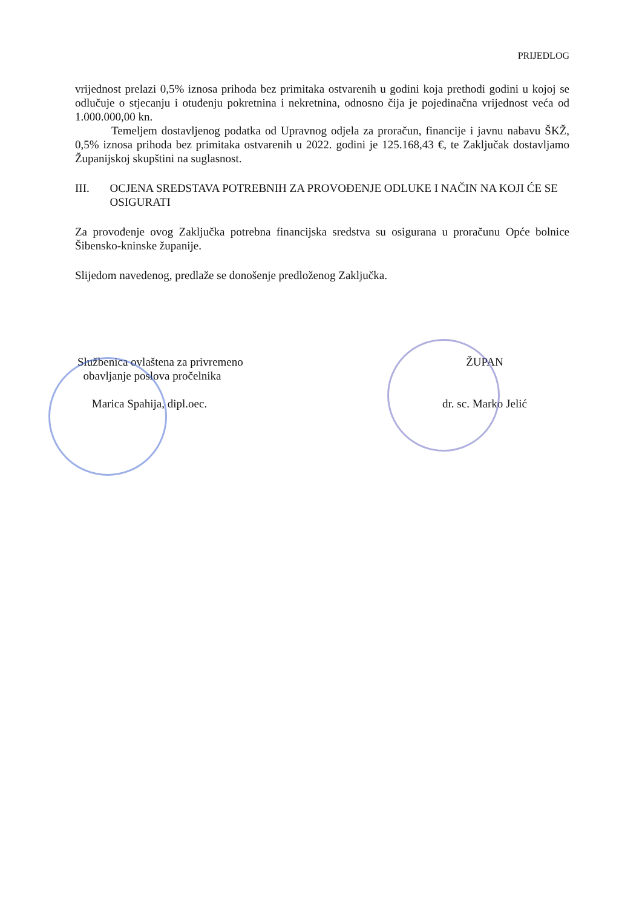PRIJEDLOG
vrijednost prelazi 0,5% iznosa prihoda bez primitaka ostvarenih u godini koja prethodi godini u kojoj se odlučuje o stjecanju i otuđenju pokretnina i nekretnina, odnosno čija je pojedinačna vrijednost veća od 1.000.000,00 kn.
Temeljem dostavljenog podatka od Upravnog odjela za proračun, financije i javnu nabavu ŠKŽ, 0,5% iznosa prihoda bez primitaka ostvarenih u 2022. godini je 125.168,43 €, te Zaključak dostavljamo Županijskoj skupštini na suglasnost.
III. OCJENA SREDSTAVA POTREBNIH ZA PROVOĐENJE ODLUKE I NAČIN NA KOJI ĆE SE OSIGURATI
Za provođenje ovog Zaključka potrebna financijska sredstva su osigurana u proračunu Opće bolnice Šibensko-kninske županije.
Slijedom navedenog, predlaže se donošenje predloženog Zaključka.
Službenica ovlaštena za privremeno
obavljanje poslova pročelnika
Marica Spahija, dipl.oec.
ŽUPAN
dr. sc. Marko Jelić